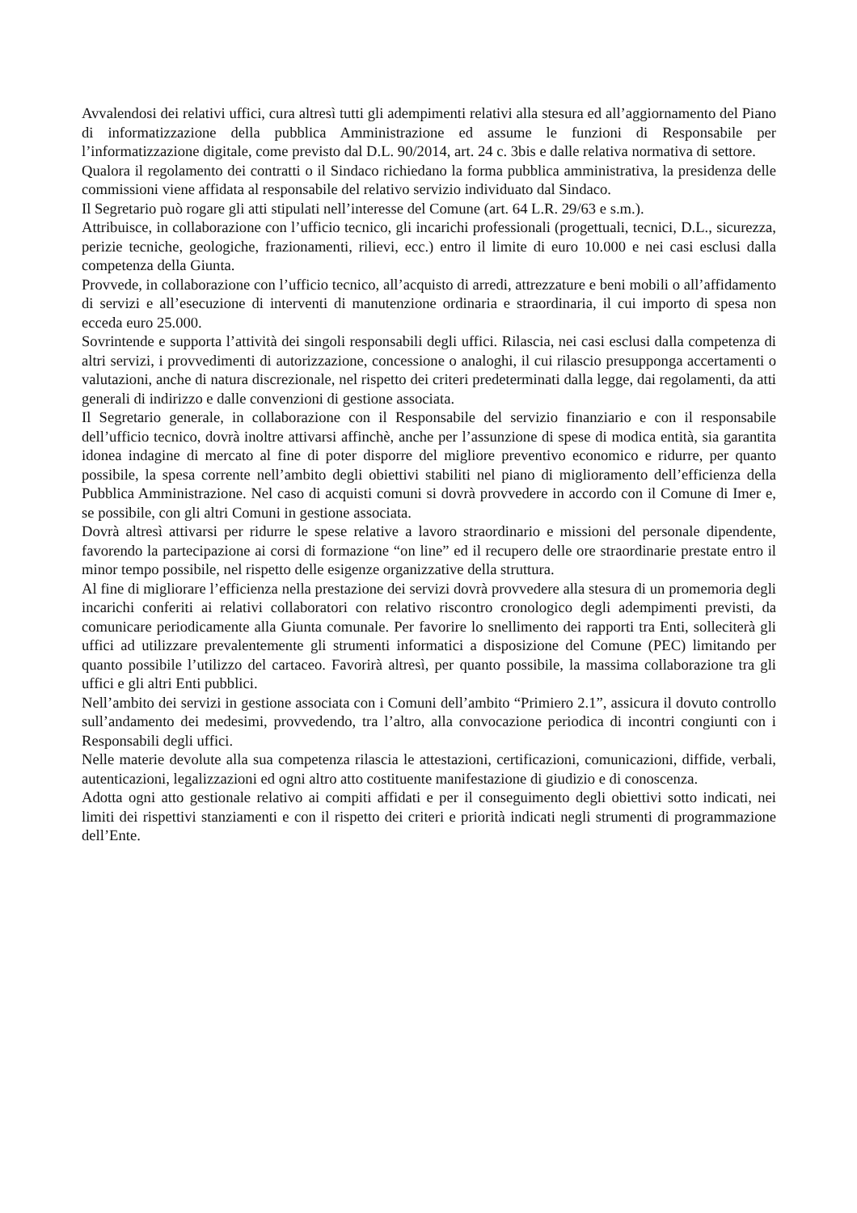Avvalendosi dei relativi uffici, cura altresì tutti gli adempimenti relativi alla stesura ed all’aggiornamento del Piano di informatizzazione della pubblica Amministrazione ed assume le funzioni di Responsabile per l’informatizzazione digitale, come previsto dal D.L. 90/2014, art. 24 c. 3bis e dalle relativa normativa di settore.
Qualora il regolamento dei contratti o il Sindaco richiedano la forma pubblica amministrativa, la presidenza delle commissioni viene affidata al responsabile del relativo servizio individuato dal Sindaco.
Il Segretario può rogare gli atti stipulati nell’interesse del Comune (art. 64 L.R. 29/63 e s.m.).
Attribuisce, in collaborazione con l’ufficio tecnico, gli incarichi professionali (progettuali, tecnici, D.L., sicurezza, perizie tecniche, geologiche, frazionamenti, rilievi, ecc.) entro il limite di euro 10.000 e nei casi esclusi dalla competenza della Giunta.
Provvede, in collaborazione con l’ufficio tecnico, all’acquisto di arredi, attrezzature e beni mobili o all’affidamento di servizi e all’esecuzione di interventi di manutenzione ordinaria e straordinaria, il cui importo di spesa non ecceda euro 25.000.
Sovrintende e supporta l’attività dei singoli responsabili degli uffici. Rilascia, nei casi esclusi dalla competenza di altri servizi, i provvedimenti di autorizzazione, concessione o analoghi, il cui rilascio presupponga accertamenti o valutazioni, anche di natura discrezionale, nel rispetto dei criteri predeterminati dalla legge, dai regolamenti, da atti generali di indirizzo e dalle convenzioni di gestione associata.
Il Segretario generale, in collaborazione con il Responsabile del servizio finanziario e con il responsabile dell’ufficio tecnico, dovrà inoltre attivarsi affinchè, anche per l’assunzione di spese di modica entità, sia garantita idonea indagine di mercato al fine di poter disporre del migliore preventivo economico e ridurre, per quanto possibile, la spesa corrente nell’ambito degli obiettivi stabiliti nel piano di miglioramento dell’efficienza della Pubblica Amministrazione. Nel caso di acquisti comuni si dovrà provvedere in accordo con il Comune di Imer e, se possibile, con gli altri Comuni in gestione associata.
Dovrà altresì attivarsi per ridurre le spese relative a lavoro straordinario e missioni del personale dipendente, favorendo la partecipazione ai corsi di formazione “on line” ed il recupero delle ore straordinarie prestate entro il minor tempo possibile, nel rispetto delle esigenze organizzative della struttura.
Al fine di migliorare l’efficienza nella prestazione dei servizi dovrà provvedere alla stesura di un promemoria degli incarichi conferiti ai relativi collaboratori con relativo riscontro cronologico degli adempimenti previsti, da comunicare periodicamente alla Giunta comunale. Per favorire lo snellimento dei rapporti tra Enti, solleciterà gli uffici ad utilizzare prevalentemente gli strumenti informatici a disposizione del Comune (PEC) limitando per quanto possibile l’utilizzo del cartaceo. Favorirà altresì, per quanto possibile, la massima collaborazione tra gli uffici e gli altri Enti pubblici.
Nell’ambito dei servizi in gestione associata con i Comuni dell’ambito “Primiero 2.1”, assicura il dovuto controllo sull’andamento dei medesimi, provvedendo, tra l’altro, alla convocazione periodica di incontri congiunti con i Responsabili degli uffici.
Nelle materie devolute alla sua competenza rilascia le attestazioni, certificazioni, comunicazioni, diffide, verbali, autenticazioni, legalizzazioni ed ogni altro atto costituente manifestazione di giudizio e di conoscenza.
Adotta ogni atto gestionale relativo ai compiti affidati e per il conseguimento degli obiettivi sotto indicati, nei limiti dei rispettivi stanziamenti e con il rispetto dei criteri e priorità indicati negli strumenti di programmazione dell’Ente.